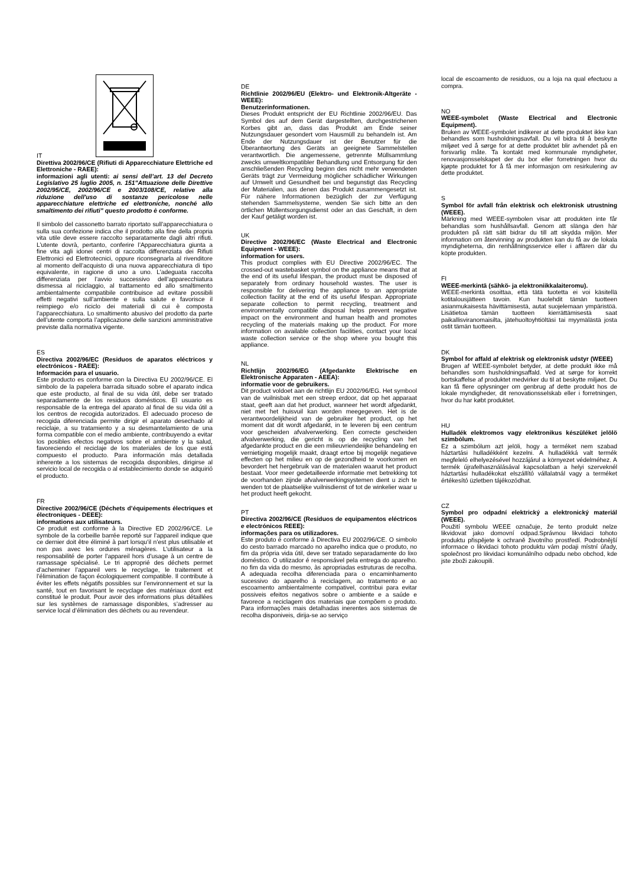IT
Direttiva 2002/96/CE (Rifiuti di Apparecchiature Elettriche ed Elettroniche - RAEE):
informazioni agli utenti: ai sensi dell’art. 13 del Decreto Legislativo 25 luglio 2005, n. 151"Attuazione delle Direttive 2002/95/CE, 2002/96/CE e 2003/108/CE, relative alla riduzione dell'uso di sostanze pericolose nelle apparecchiature elettriche ed elettroniche, nonché allo smaltimento dei rifiuti" questo prodotto è conforme.
Il simbolo del cassonetto barrato riportato sull’apparecchiatura o sulla sua confezione indica che il prodotto alla fine della propria vita utile deve essere raccolto separatamente dagli altri rifiuti. L’utente dovrà, pertanto, conferire l’Apparecchiatura giunta a fine vita agli idonei centri di raccolta differenziata dei Rifiuti Elettronici ed Elettrotecnici, oppure riconsegnarla al rivenditore al momento dell’acquisto di una nuova apparecchiatura di tipo equivalente, in ragione di uno a uno. L’adeguata raccolta differenziata per l’avvio successivo dell’apparecchiatura dismessa al riciclaggio, al trattamento ed allo smaltimento ambientalmente compatibile contribuisce ad evitare possibili effetti negativi sull’ambiente e sulla salute e favorisce il reimpiego e/o riciclo dei materiali di cui è composta l’apparecchiatura. Lo smaltimento abusivo del prodotto da parte dell’utente comporta l’applicazione delle sanzioni amministrative previste dalla normativa vigente.
ES
Directiva 2002/96/EC (Residuos de aparatos eléctricos y electrónicos - RAEE):
Información para el usuario.
Este producto es conforme con la Directiva EU 2002/96/CE. El simbolo de la papelera barrada situado sobre el aparato indica que este producto, al final de su vida útil, debe ser tratado separadamente de los residuos domésticos. El usuario es responsable de la entrega del aparato al final de su vida útil a los centros de recogida autorizados. El adecuado proceso de recogida diferenciada permite dirigir el aparato desechado al reciclaje, a su tratamiento y a su desmantelamiento de una forma compatible con el medio ambiente, contribuyendo a evitar los posibles efectos negativos sobre el ambiente y la salud, favoreciendo el reciclaje de los materiales de los que está compuesto el producto. Para información más detallada inherente a los sistemas de recogida disponibles, dirigirse al servicio local de recogida o al establecimiento donde se adquirió el producto.
FR
Directive 2002/96/CE (Déchets d’équipements électriques et électroniques - DEEE):
informations aux utilisateurs.
Ce produit est conforme à la Directive ED 2002/96/CE. Le symbole de la corbeille barrée reporté sur l’appareil indique que ce dernier doit être éliminé à part lorsqu’il n’est plus utilisable et non pas avec les ordures ménagères. L’utilisateur a la responsabilité de porter l’appareil hors d’usage à un centre de ramassage spécialisé. Le tri approprié des déchets permet d’acheminer l’appareil vers le recyclage, le traitement et l’élimination de façon écologiquement compatible. Il contribute à éviter les effets négatifs possibles sur l’environnement et sur la santé, tout en favorisant le recyclage des matériaux dont est constitué le produit. Pour avoir des informations plus détaillées sur les systèmes de ramassage disponibles, s’adresser au service local d’élimination des déchets ou au revendeur.
DE
Richtlinie 2002/96/EU (Elektro- und Elektronik-Altgeräte - WEEE):
Benutzerinformationen.
Dieses Produkt entspricht der EU Richtlinie 2002/96/EU. Das Symbol des auf dem Gerät dargestellten, durchgestrichenen Korbes gibt an, dass das Produkt am Ende seiner Nutzungsdauer gesondert vom Hausmüll zu behandeln ist. Am Ende der Nutzungsdauer ist der Benutzer für die Überantwortung des Geräts an geeignete Sammelstellen verantwortlich. Die angemessene, getrennte Müllsammlung zwecks umweltkompatibler Behandlung und Entsorgung für den anschließenden Recycling beginn des nicht mehr verwendeten Geräts trägt zur Vermeidung möglicher schädlicher Wirkungen auf Umwelt und Gesundheit bei und begunstigt das Recycling der Materialien, aus denen das Produkt zusammengesetzt ist. Für nähere Informationen bezüglich der zur Verfügung stehenden Sammelsysteme, wenden Sie sich bitte an den örtlichen Müllentsorgungsdienst oder an das Geschäft, in dem der Kauf getäligt worden ist.
UK
Directive 2002/96/EC (Waste Electrical and Electronic Equipment - WEEE):
information for users.
This product complies with EU Directive 2002/96/EC. The crossed-out wastebasket symbol on the appliance means that at the end of its useful lifespan, the product must be disposed of separately from ordinary household wastes. The user is responsible for delivering the appliance to an appropriate collection facility at the end of its useful lifespan. Appropriate separate collection to permit recycling, treatment and environmentally compatible disposal helps prevent negative impact on the environment and human health and promotes recycling of the materials making up the product. For more information on available collection facilities, contact your local waste collection service or the shop where you bought this appliance.
NL
Richtlijn 2002/96/EG (Afgedankte Elektrische en Elektronische Apparaten - AEEA):
informatie voor de gebruikers.
Dit product voldoet aan de richtlijn EU 2002/96/EG. Het symbool van de vuilnisbak met een streep erdoor, dat op het apparaat staat, geeft aan dat het product, wanneer het wordt afgedankt, niet met het huisvuil kan worden meegegeven. Het is de verantwoordelijkheid van de gebruiker het product, op het moment dat dit wordt afgedankt, in te leveren bij een centrum voor gescheiden afvalverwerking. Een correcte gescheiden afvalverwerking, die gericht is op de recycling van het afgedankte product en die een milieuvriendeiijke behandeling en vernietiging mogelijk maakt, draagt ertoe bij mogelijk negatieve effecten op het milieu en op de gezondheid te voorkomen en bevordert het hergebruik van de materialen waaruit het product bestaat. Voor meer gedetailleerde informatie met betrekking tot de voorhanden zijnde afvalverwerkingsystemen dient u zich te wenden tot de plaatselijke vuilnisdienst of tot de winkelier waar u het product heeft gekocht.
PT
Directiva 2002/96/CE (Residuos de equipamentos eléctricos e electrónicos REEE):
informações para os utilizadores.
Este produto é conforme á Directiva EU 2002/96/CE. O simbolo do cesto barrado marcado no aparelho indica que o produto, no fim da própria vida útil, deve ser tratado separadamente do lixo doméstico. O utilizador é responsável pela entrega do aparelho. no fim da vida do mesmo, às apropriadas estruturas de recolha. A adequada recolha diferenciada para o encaminhamento sucessivo do aparelho à reciclagem, ao tratamento e ao escoamento ambientalmente compativel, contribui para evitar possiveis efeitos negativos sobre o ambiente e a saúde e favorece a reciclagem dos materiais que compõem o produto. Para informações mais detalhadas inerentes aos sistemas de recolha disponiveis, dirija-se ao serviço
local de escoamento de residuos, ou a loja na qual efectuou a compra.
NO
WEEE-symbolet (Waste Electrical and Electronic Equipment).
Bruken av WEEE-symbolet indikerer at dette produktet ikke kan behandles som husholdningsavfall. Du vil bidra til å beskytte miljøet ved å sørge for at dette produktet blir avhendet på en forsvarlig måte. Ta kontakt med kommunale myndigheter, renovasjonsselskapet der du bor eller forretningen hvor du kjøpte produktet for å få mer informasjon om resirkulering av dette produktet.
S
Symbol för avfall från elektrisk och elektronisk utrustning (WEEE).
Märkning med WEEE-symbolen visar att produkten inte får behandlas som hushållsavfall. Genom att slänga den här produkten på rätt sätt bidrar du till att skydda miljön. Mer information om återvinning av produkten kan du få av de lokala myndigheterna, din renhållningsservice eller i affären där du köpte produkten.
FI
WEEE-merkintä (sähkö- ja elektroniikkalaiteromu).
WEEE-merkintä osoittaa, että tätä tuotetta ei voi käsitellä kotitalousjätteen tavoin. Kun huolehdit tämän tuotteen asianmukaisesta hävittämisestä, autat suojelemaan ympäristöä. Lisätietoa tämän tuotteen kierrättämisestä saat paikallisviranomaisilta, jätehuoltoyhtiöltäsi tai myymälästä josta ostit tämän tuotteen.
DK
Symbol for affald af elektrisk og elektronisk udstyr (WEEE)
Brugen af WEEE-symbolet betyder, at dette produkt ikke må behandles som husholdningsaffald. Ved at sørge for korrekt bortskaffelse af produktet medvirker du til at beskytte miljøet. Du kan få flere oplysninger om genbrug af dette produkt hos de lokale myndigheder, dit renovationsselskab eller i forretningen, hvor du har købt produktet.
HU
Hulladék elektromos vagy elektronikus készüléket jelölö szimbòlum.
Ez a szimbólum azt jelöli, hogy a terméket nem szabad háztartási hulladékként kezelni. A hulladékká valt termék megfeleló elhelyezésével hozzájárul a környezet védelméhez. A termék újrafelhasználásával kapcsolatban a helyi szerveknél háztartási hulladékokat elszállító vállalatnál vagy a terméket értékesító üzletben tájékozódhat.
CZ
Symbol pro odpadní elektrický a elektronický materiál (WEEE).
Použití symbolu WEEE označuje, že tento produkt nelze likvidovat jako domovní odpad.Správnou likvidaci tohoto produktu přispějete k ochraně životního prostředí. Podrobnější informace o likvidaci tohoto produktu vám podaji místní úřady, společnost pro likvidaci komunálního odpadu nebo obchod, kde jste zboži zakoupili.